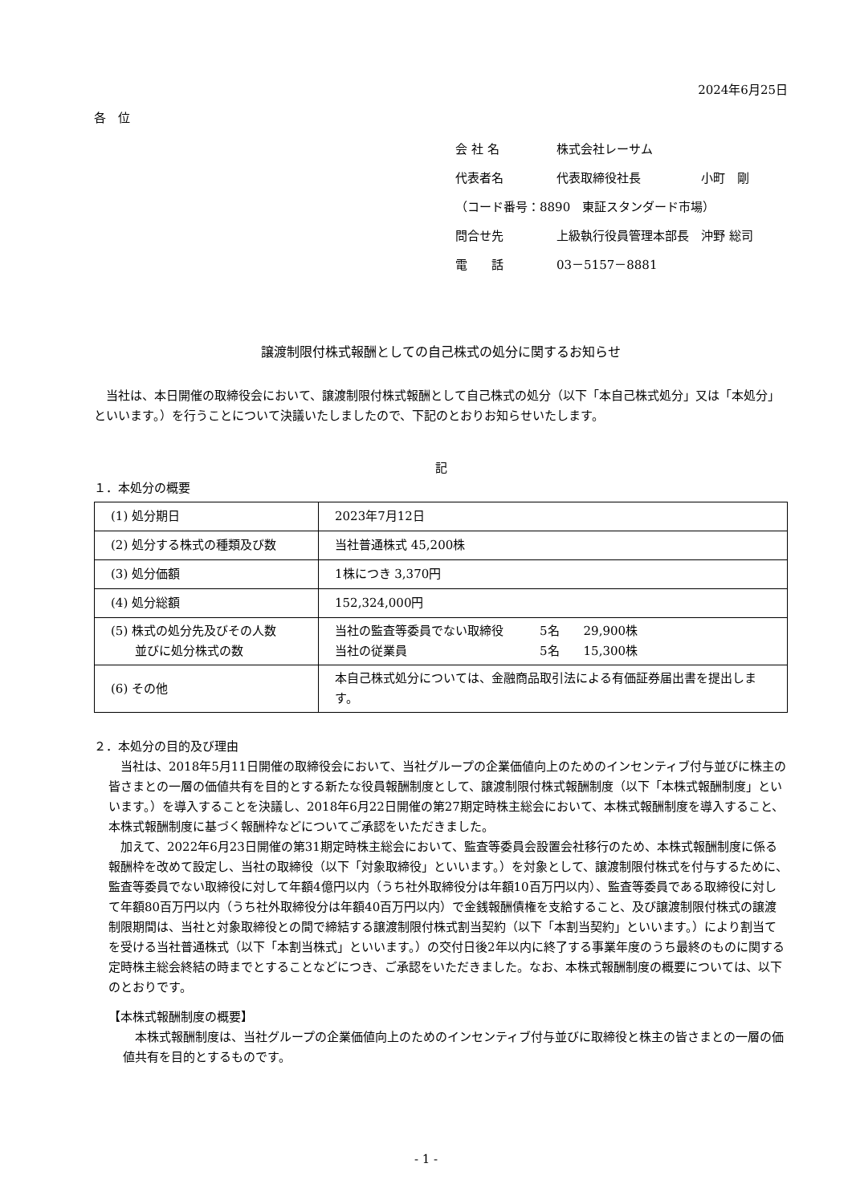2024年6月25日
各　位
会 社 名 株式会社レーサム
代表者名 代表取締役社長　　　　　小町　剛
（コード番号：8890　東証スタンダード市場）
問合せ先 上級執行役員管理本部長　沖野 総司
電　　話 03－5157－8881
譲渡制限付株式報酬としての自己株式の処分に関するお知らせ
当社は、本日開催の取締役会において、譲渡制限付株式報酬として自己株式の処分（以下「本自己株式処分」又は「本処分」といいます。）を行うことについて決議いたしましたので、下記のとおりお知らせいたします。
記
１．本処分の概要
| (1) 処分期日 | 2023年7月12日 |
| (2) 処分する株式の種類及び数 | 当社普通株式 45,200株 |
| (3) 処分価額 | 1株につき 3,370円 |
| (4) 処分総額 | 152,324,000円 |
| (5) 株式の処分先及びその人数 並びに処分株式の数 | 当社の監査等委員でない取締役 5名 29,900株 当社の従業員 5名 15,300株 |
| (6) その他 | 本自己株式処分については、金融商品取引法による有価証券届出書を提出します。 |
２．本処分の目的及び理由
当社は、2018年5月11日開催の取締役会において、当社グループの企業価値向上のためのインセンティブ付与並びに株主の皆さまとの一層の価値共有を目的とする新たな役員報酬制度として、譲渡制限付株式報酬制度（以下「本株式報酬制度」といいます。）を導入することを決議し、2018年6月22日開催の第27期定時株主総会において、本株式報酬制度を導入すること、本株式報酬制度に基づく報酬枠などについてご承認をいただきました。
加えて、2022年6月23日開催の第31期定時株主総会において、監査等委員会設置会社移行のため、本株式報酬制度に係る報酬枠を改めて設定し、当社の取締役（以下「対象取締役」といいます。）を対象として、譲渡制限付株式を付与するために、監査等委員でない取締役に対して年額4億円以内（うち社外取締役分は年額10百万円以内）、監査等委員である取締役に対して年額80百万円以内（うち社外取締役分は年額40百万円以内）で金銭報酬債権を支給すること、及び譲渡制限付株式の譲渡制限期間は、当社と対象取締役との間で締結する譲渡制限付株式割当契約（以下「本割当契約」といいます。）により割当てを受ける当社普通株式（以下「本割当株式」といいます。）の交付日後2年以内に終了する事業年度のうち最終のものに関する定時株主総会終結の時までとすることなどにつき、ご承認をいただきました。なお、本株式報酬制度の概要については、以下のとおりです。
【本株式報酬制度の概要】
本株式報酬制度は、当社グループの企業価値向上のためのインセンティブ付与並びに取締役と株主の皆さまとの一層の価値共有を目的とするものです。
- 1 -